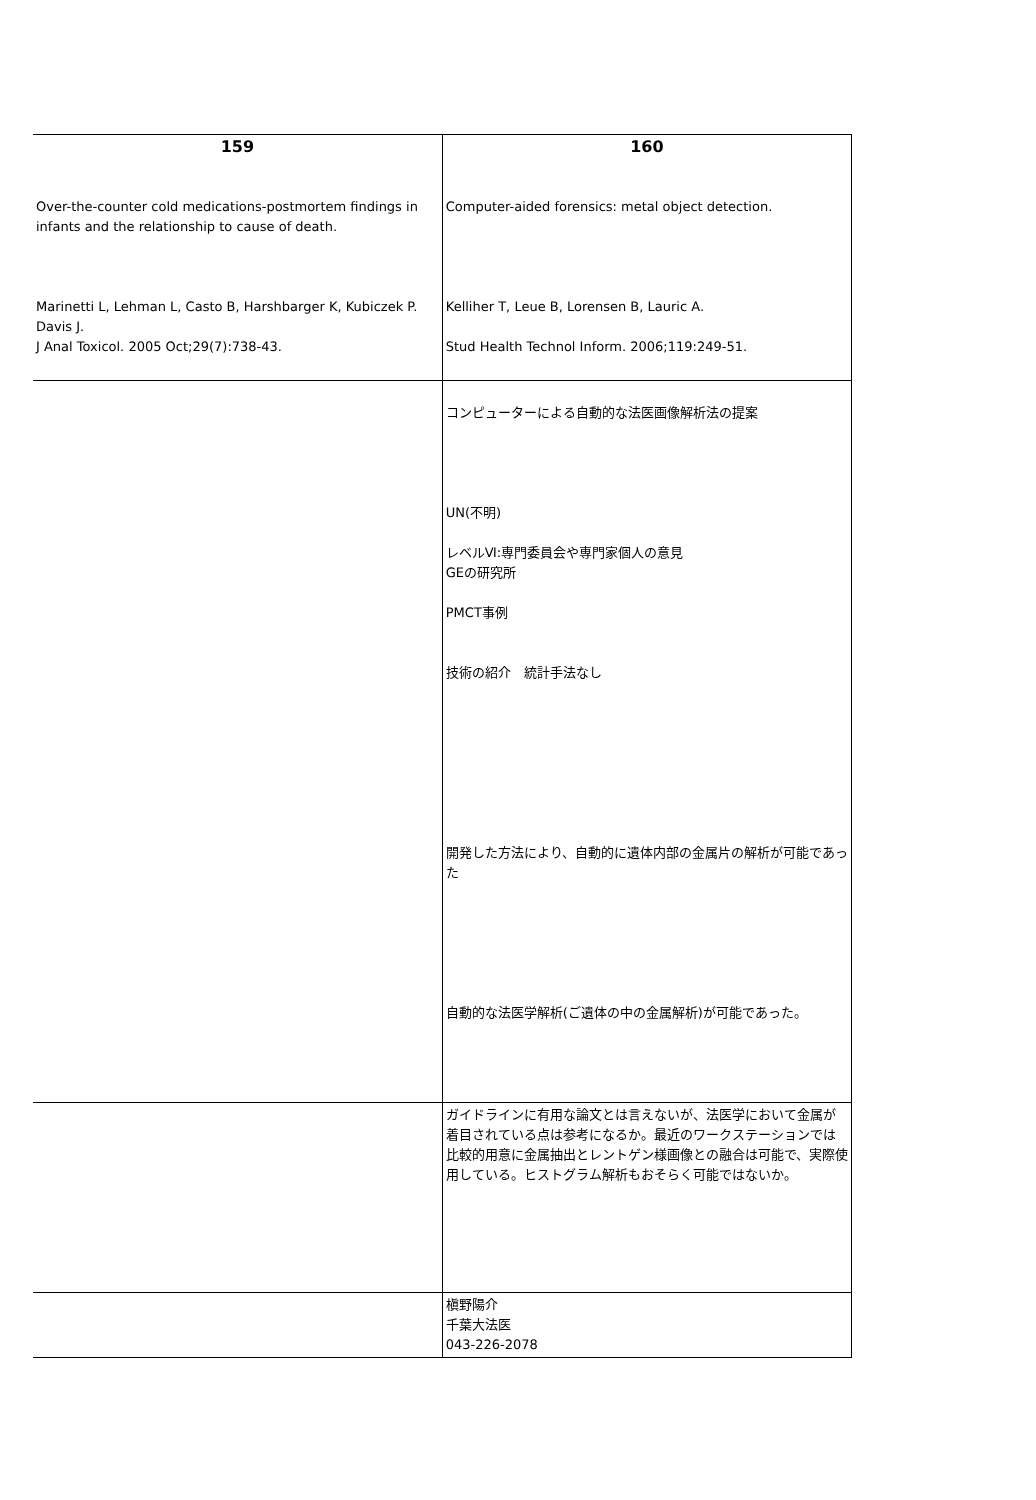| 159 Over-the-counter cold medications-postmortem findings in infants and the relationship to cause of death. Marinetti L, Lehman L, Casto B, Harshbarger K, Kubiczek P. Davis J. J Anal Toxicol. 2005 Oct;29(7):738-43. | 160 Computer-aided forensics: metal object detection. Kelliher T, Leue B, Lorensen B, Lauric A. Stud Health Technol Inform. 2006;119:249-51. |
| | コンピューターによる自動的な法医画像解析法の提案 UN(不明) レベルⅥ:専門委員会や専門家個人の意見 GEの研究所 PMCT事例 技術の紹介 統計手法なし 開発した方法により、自動的に遺体内部の金属片の解析が可能であった 自動的な法医学解析(ご遺体の中の金属解析)が可能であった。 |
| | ガイドラインに有用な論文とは言えないが、法医学において金属が着目されている点は参考になるか。最近のワークステーションでは比較的用意に金属抽出とレントゲン様画像との融合は可能で、実際使用している。ヒストグラム解析もおそらく可能ではないか。 |
| | 槇野陽介 千葉大法医 043-226-2078 |